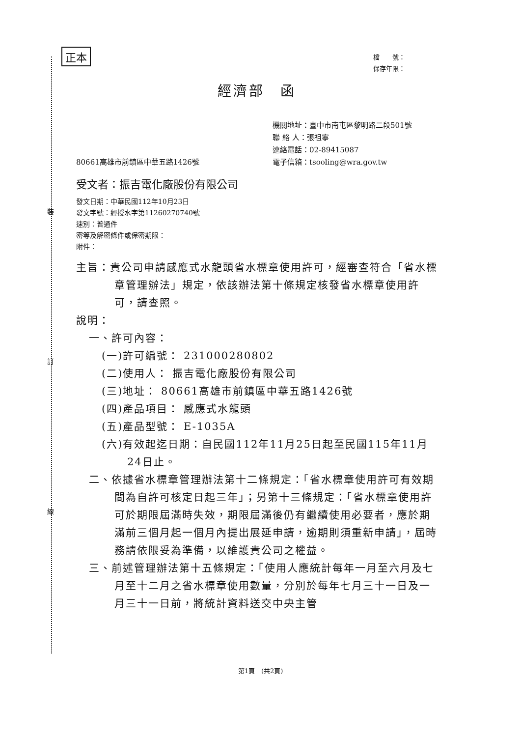裝
訂
線
檔　　號：
保存年限：
正本
經濟部　函
機關地址：臺中市南屯區黎明路二段501號
聯 絡 人：張祖寧
連絡電話：02-89415087
電子信箱：tsooling@wra.gov.tw
80661高雄市前鎮區中華五路1426號
受文者：振吉電化廠股份有限公司
發文日期：中華民國112年10月23日
發文字號：經授水字第11260270740號
速別：普通件
密等及解密條件或保密期限：
附件：
主旨：貴公司申請感應式水龍頭省水標章使用許可，經審查符合「省水標章管理辦法」規定，依該辦法第十條規定核發省水標章使用許可，請查照。
說明：
一、許可內容：
(一)許可編號： 231000280802
(二)使用人： 振吉電化廠股份有限公司
(三)地址： 80661高雄市前鎮區中華五路1426號
(四)產品項目： 感應式水龍頭
(五)產品型號： E-1035A
(六)有效起迄日期：自民國112年11月25日起至民國115年11月24日止。
二、依據省水標章管理辦法第十二條規定：「省水標章使用許可有效期間為自許可核定日起三年」；另第十三條規定：「省水標章使用許可於期限屆滿時失效，期限屆滿後仍有繼續使用必要者，應於期滿前三個月起一個月內提出展延申請，逾期則須重新申請」，屆時務請依限妥為準備，以維護貴公司之權益。
三、前述管理辦法第十五條規定：「使用人應統計每年一月至六月及七月至十二月之省水標章使用數量，分別於每年七月三十一日及一月三十一日前，將統計資料送交中央主管
第1頁　(共2頁)